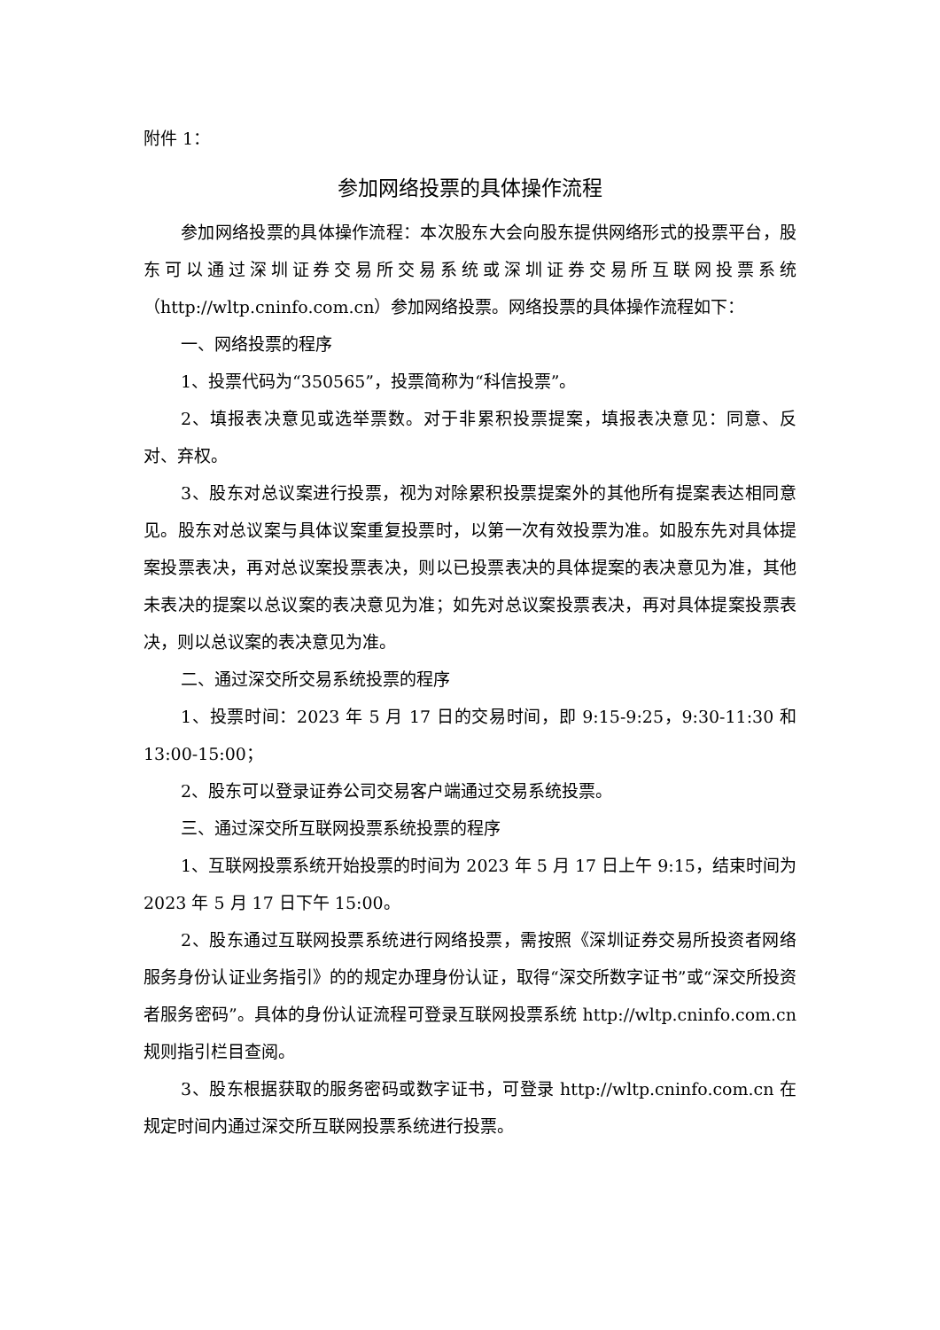附件 1：
参加网络投票的具体操作流程
参加网络投票的具体操作流程：本次股东大会向股东提供网络形式的投票平台，股东可以通过深圳证券交易所交易系统或深圳证券交易所互联网投票系统（http://wltp.cninfo.com.cn）参加网络投票。网络投票的具体操作流程如下：
一、网络投票的程序
1、投票代码为“350565”，投票简称为“科信投票”。
2、填报表决意见或选举票数。对于非累积投票提案，填报表决意见：同意、反对、弃权。
3、股东对总议案进行投票，视为对除累积投票提案外的其他所有提案表达相同意见。股东对总议案与具体议案重复投票时，以第一次有效投票为准。如股东先对具体提案投票表决，再对总议案投票表决，则以已投票表决的具体提案的表决意见为准，其他未表决的提案以总议案的表决意见为准；如先对总议案投票表决，再对具体提案投票表决，则以总议案的表决意见为准。
二、通过深交所交易系统投票的程序
1、投票时间：2023 年 5 月 17 日的交易时间，即 9:15-9:25，9:30-11:30 和 13:00-15:00；
2、股东可以登录证券公司交易客户端通过交易系统投票。
三、通过深交所互联网投票系统投票的程序
1、互联网投票系统开始投票的时间为 2023 年 5 月 17 日上午 9:15，结束时间为 2023 年 5 月 17 日下午 15:00。
2、股东通过互联网投票系统进行网络投票，需按照《深圳证券交易所投资者网络服务身份认证业务指引》的的规定办理身份认证，取得“深交所数字证书”或“深交所投资者服务密码”。具体的身份认证流程可登录互联网投票系统 http://wltp.cninfo.com.cn 规则指引栏目查阅。
3、股东根据获取的服务密码或数字证书，可登录 http://wltp.cninfo.com.cn 在规定时间内通过深交所互联网投票系统进行投票。